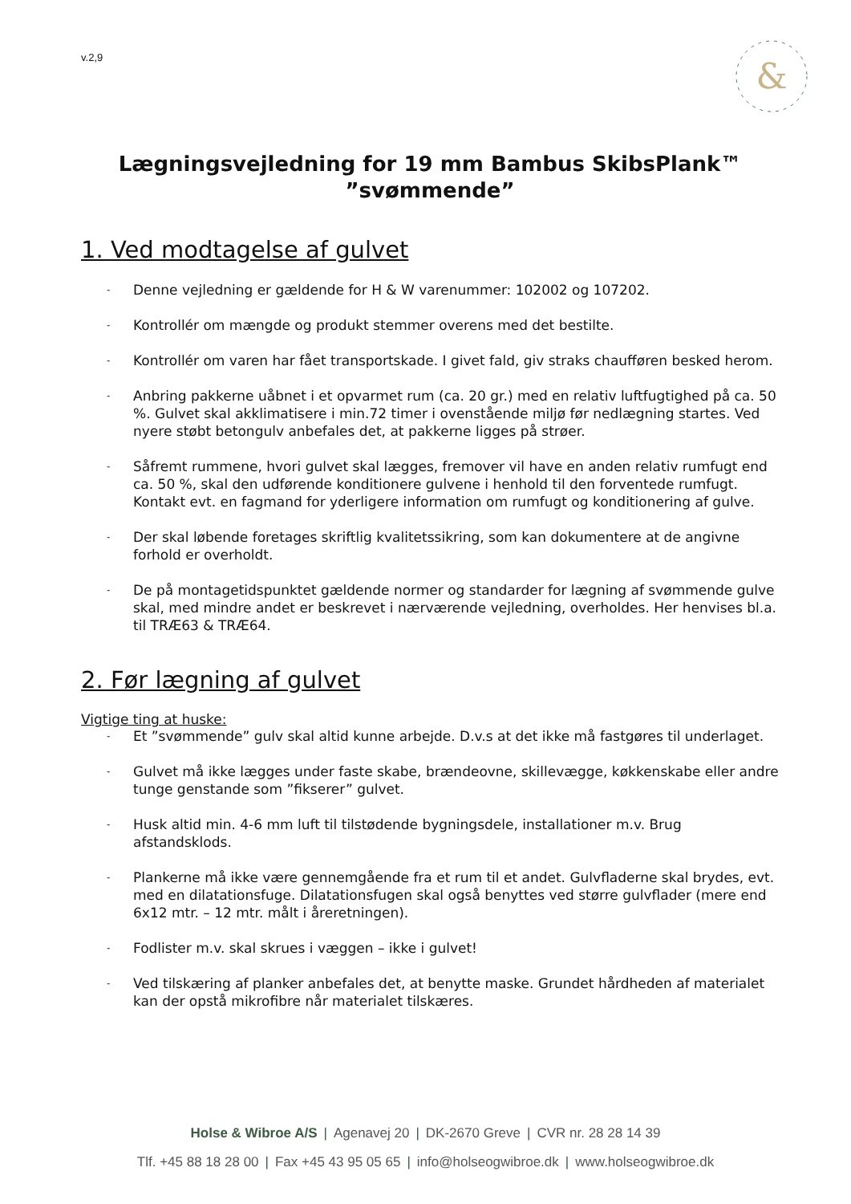v.2,9
&
Lægningsvejledning for 19 mm Bambus SkibsPlank™
”svømmende”
1. Ved modtagelse af gulvet
- Denne vejledning er gældende for H & W varenummer: 102002 og 107202.
- Kontrollér om mængde og produkt stemmer overens med det bestilte.
- Kontrollér om varen har fået transportskade. I givet fald, giv straks chaufføren besked herom.
- Anbring pakkerne uåbnet i et opvarmet rum (ca. 20 gr.) med en relativ luftfugtighed på ca. 50 %. Gulvet skal akklimatisere i min.72 timer i ovenstående miljø før nedlægning startes. Ved nyere støbt betongulv anbefales det, at pakkerne ligges på strøer.
- Såfremt rummene, hvori gulvet skal lægges, fremover vil have en anden relativ rumfugt end ca. 50 %, skal den udførende konditionere gulvene i henhold til den forventede rumfugt. Kontakt evt. en fagmand for yderligere information om rumfugt og konditionering af gulve.
- Der skal løbende foretages skriftlig kvalitetssikring, som kan dokumentere at de angivne forhold er overholdt.
- De på montagetidspunktet gældende normer og standarder for lægning af svømmende gulve skal, med mindre andet er beskrevet i nærværende vejledning, overholdes. Her henvises bl.a. til TRÆ63 & TRÆ64.
2. Før lægning af gulvet
Vigtige ting at huske:
- Et ”svømmende” gulv skal altid kunne arbejde. D.v.s at det ikke må fastgøres til underlaget.
- Gulvet må ikke lægges under faste skabe, brændeovne, skillevægge, køkkenskabe eller andre tunge genstande som ”fikserer” gulvet.
- Husk altid min. 4-6 mm luft til tilstødende bygningsdele, installationer m.v. Brug afstandsklods.
- Plankerne må ikke være gennemgående fra et rum til et andet. Gulvfladerne skal brydes, evt. med en dilatationsfuge. Dilatationsfugen skal også benyttes ved større gulvflader (mere end 6x12 mtr. – 12 mtr. målt i åreretningen).
- Fodlister m.v. skal skrues i væggen – ikke i gulvet!
- Ved tilskæring af planker anbefales det, at benytte maske. Grundet hårdheden af materialet kan der opstå mikrofibre når materialet tilskæres.
Holse & Wibroe A/S | Agenavej 20 | DK-2670 Greve | CVR nr. 28 28 14 39
Tlf. +45 88 18 28 00 | Fax +45 43 95 05 65 | info@holseogwibroe.dk | www.holseogwibroe.dk